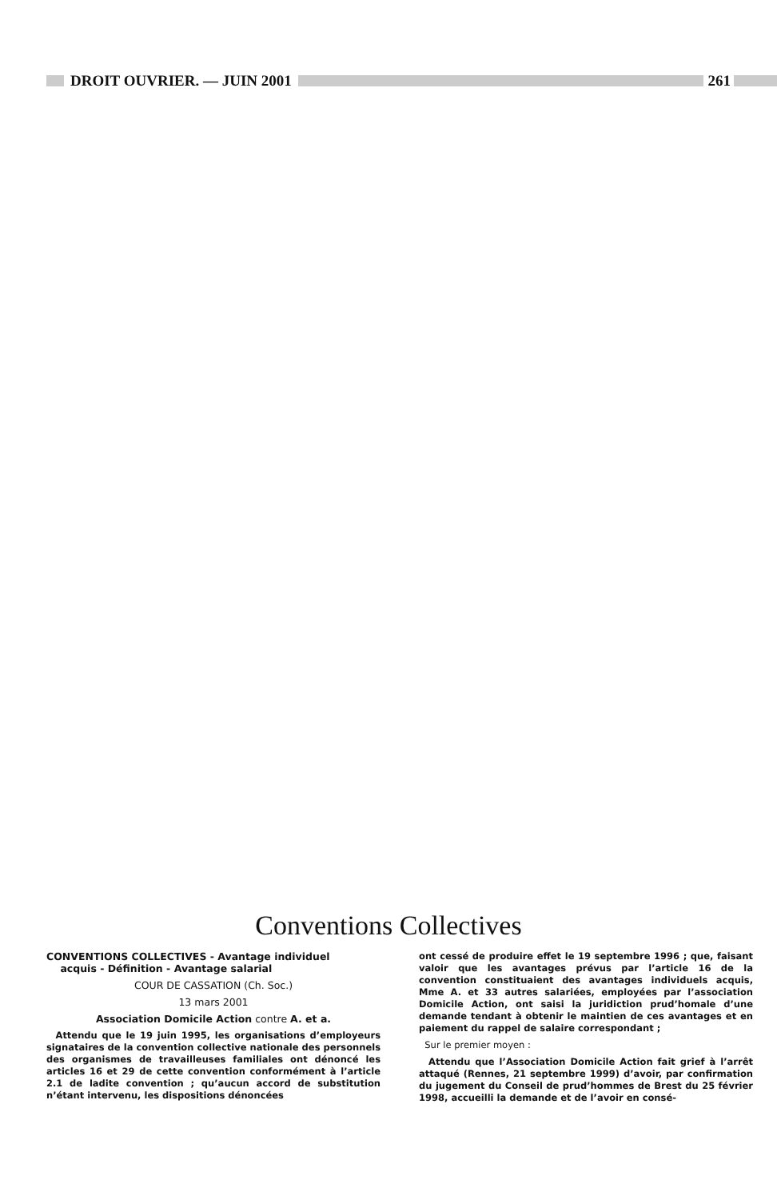DROIT OUVRIER. — JUIN 2001 261
Conventions Collectives
CONVENTIONS COLLECTIVES - Avantage individuel
acquis - Définition - Avantage salarial
COUR DE CASSATION (Ch. Soc.)
13 mars 2001
Association Domicile Action contre A. et a.
Attendu que le 19 juin 1995, les organisations d’employeurs signataires de la convention collective nationale des personnels des organismes de travailleuses familiales ont dénoncé les articles 16 et 29 de cette convention conformément à l’article 2.1 de ladite convention ; qu’aucun accord de substitution n’étant intervenu, les dispositions dénoncées
ont cessé de produire effet le 19 septembre 1996 ; que, faisant valoir que les avantages prévus par l’article 16 de la convention constituaient des avantages individuels acquis, Mme A. et 33 autres salariées, employées par l’association Domicile Action, ont saisi la juridiction prud’homale d’une demande tendant à obtenir le maintien de ces avantages et en paiement du rappel de salaire correspondant ;
Sur le premier moyen :
Attendu que l’Association Domicile Action fait grief à l’arrêt attaqué (Rennes, 21 septembre 1999) d’avoir, par confirmation du jugement du Conseil de prud’hommes de Brest du 25 février 1998, accueilli la demande et de l’avoir en consé-